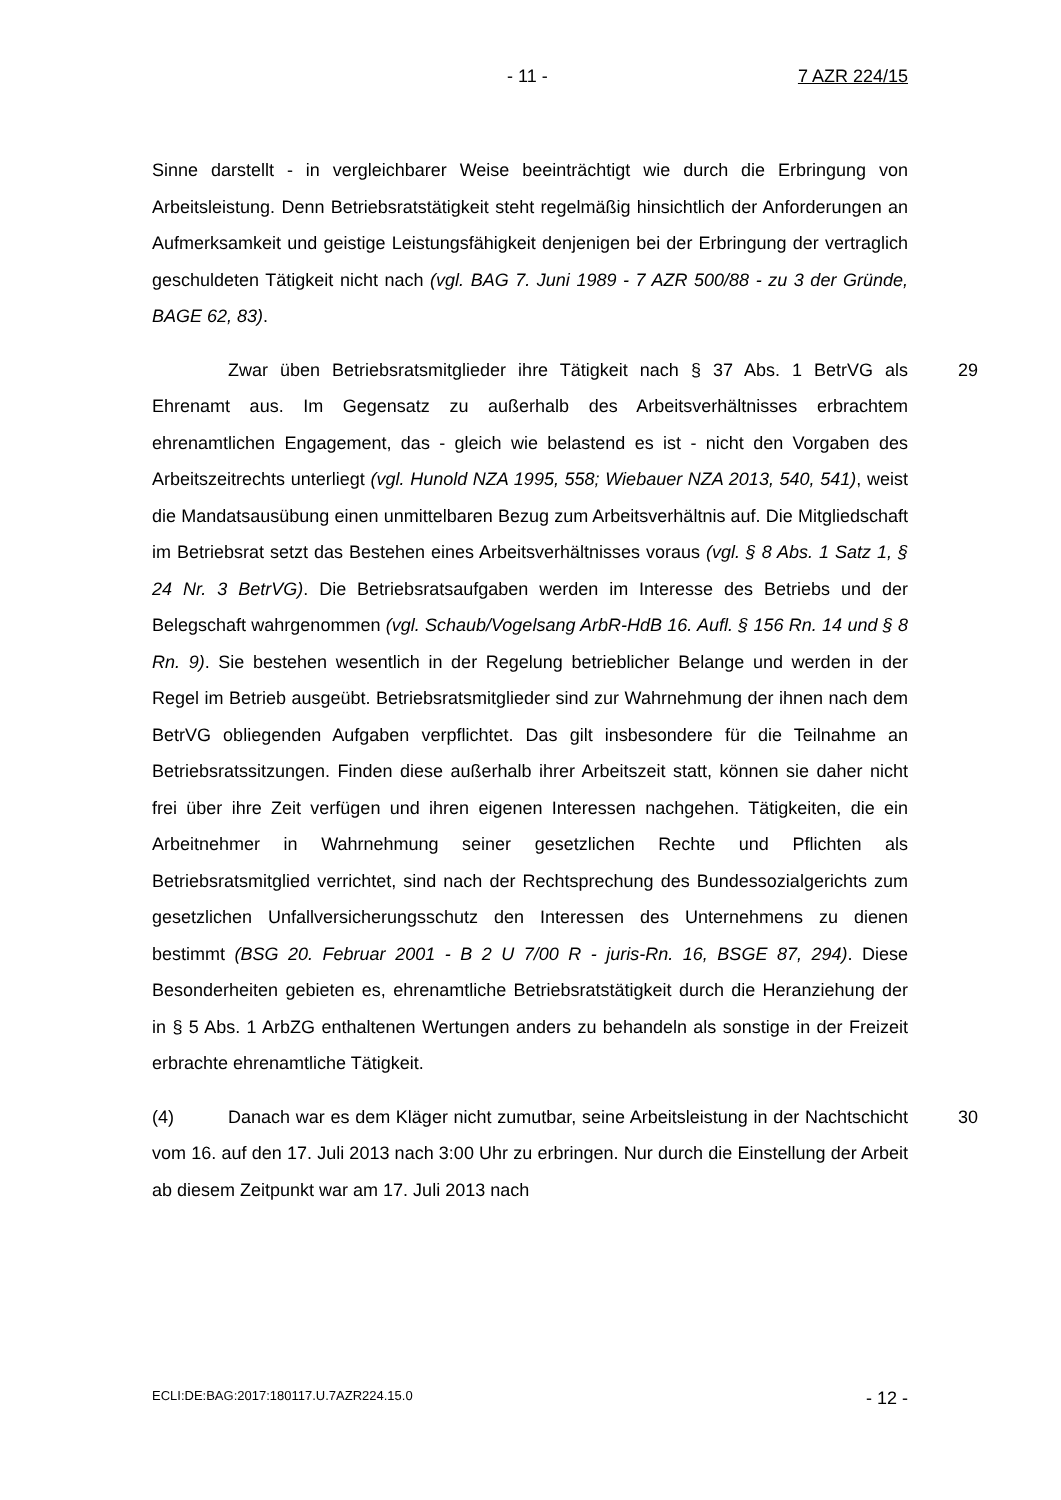- 11 - 7 AZR 224/15
Sinne darstellt - in vergleichbarer Weise beeinträchtigt wie durch die Erbringung von Arbeitsleistung. Denn Betriebsratstätigkeit steht regelmäßig hinsichtlich der Anforderungen an Aufmerksamkeit und geistige Leistungsfähigkeit denjenigen bei der Erbringung der vertraglich geschuldeten Tätigkeit nicht nach (vgl. BAG 7. Juni 1989 - 7 AZR 500/88 - zu 3 der Gründe, BAGE 62, 83).
29 Zwar üben Betriebsratsmitglieder ihre Tätigkeit nach § 37 Abs. 1 BetrVG als Ehrenamt aus. Im Gegensatz zu außerhalb des Arbeitsverhältnisses erbrachtem ehrenamtlichen Engagement, das - gleich wie belastend es ist - nicht den Vorgaben des Arbeitszeitrechts unterliegt (vgl. Hunold NZA 1995, 558; Wiebauer NZA 2013, 540, 541), weist die Mandatsausübung einen unmittelbaren Bezug zum Arbeitsverhältnis auf. Die Mitgliedschaft im Betriebsrat setzt das Bestehen eines Arbeitsverhältnisses voraus (vgl. § 8 Abs. 1 Satz 1, § 24 Nr. 3 BetrVG). Die Betriebsratsaufgaben werden im Interesse des Betriebs und der Belegschaft wahrgenommen (vgl. Schaub/Vogelsang ArbR-HdB 16. Aufl. § 156 Rn. 14 und § 8 Rn. 9). Sie bestehen wesentlich in der Regelung betrieblicher Belange und werden in der Regel im Betrieb ausgeübt. Betriebsratsmitglieder sind zur Wahrnehmung der ihnen nach dem BetrVG obliegenden Aufgaben verpflichtet. Das gilt insbesondere für die Teilnahme an Betriebsratssitzungen. Finden diese außerhalb ihrer Arbeitszeit statt, können sie daher nicht frei über ihre Zeit verfügen und ihren eigenen Interessen nachgehen. Tätigkeiten, die ein Arbeitnehmer in Wahrnehmung seiner gesetzlichen Rechte und Pflichten als Betriebsratsmitglied verrichtet, sind nach der Rechtsprechung des Bundessozialgerichts zum gesetzlichen Unfallversicherungsschutz den Interessen des Unternehmens zu dienen bestimmt (BSG 20. Februar 2001 - B 2 U 7/00 R - juris-Rn. 16, BSGE 87, 294). Diese Besonderheiten gebieten es, ehrenamtliche Betriebsratstätigkeit durch die Heranziehung der in § 5 Abs. 1 ArbZG enthaltenen Wertungen anders zu behandeln als sonstige in der Freizeit erbrachte ehrenamtliche Tätigkeit.
30 (4) Danach war es dem Kläger nicht zumutbar, seine Arbeitsleistung in der Nachtschicht vom 16. auf den 17. Juli 2013 nach 3:00 Uhr zu erbringen. Nur durch die Einstellung der Arbeit ab diesem Zeitpunkt war am 17. Juli 2013 nach
ECLI:DE:BAG:2017:180117.U.7AZR224.15.0 - 12 -